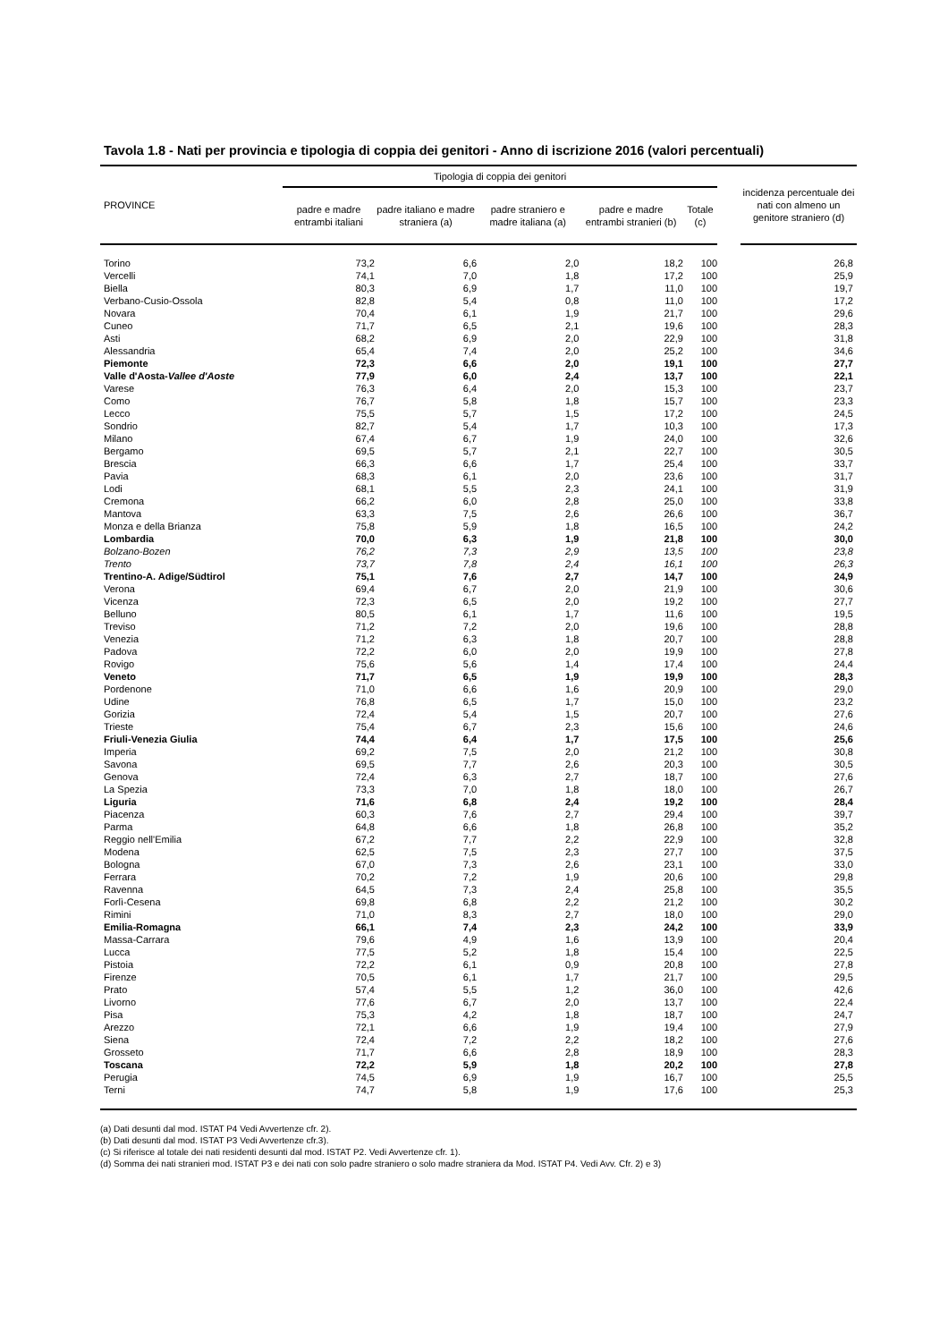Tavola 1.8 - Nati per provincia e tipologia di coppia dei genitori - Anno di iscrizione 2016 (valori percentuali)
| PROVINCE | Tipologia di coppia dei genitori | | | | | | incidenza percentuale dei nati con almeno un genitore straniero (d) |
| --- | --- | --- | --- | --- | --- | --- | --- |
| | padre e madre entrambi italiani | padre italiano e madre straniera (a) | padre straniero e madre italiana (a) | padre e madre entrambi stranieri (b) | Totale (c) | | |
| Torino | 73,2 | 6,6 | 2,0 | 18,2 | 100 | | 26,8 |
| Vercelli | 74,1 | 7,0 | 1,8 | 17,2 | 100 | | 25,9 |
| Biella | 80,3 | 6,9 | 1,7 | 11,0 | 100 | | 19,7 |
| Verbano-Cusio-Ossola | 82,8 | 5,4 | 0,8 | 11,0 | 100 | | 17,2 |
| Novara | 70,4 | 6,1 | 1,9 | 21,7 | 100 | | 29,6 |
| Cuneo | 71,7 | 6,5 | 2,1 | 19,6 | 100 | | 28,3 |
| Asti | 68,2 | 6,9 | 2,0 | 22,9 | 100 | | 31,8 |
| Alessandria | 65,4 | 7,4 | 2,0 | 25,2 | 100 | | 34,6 |
| Piemonte | 72,3 | 6,6 | 2,0 | 19,1 | 100 | | 27,7 |
| Valle d'Aosta- Vallee d'Aoste | 77,9 | 6,0 | 2,4 | 13,7 | 100 | | 22,1 |
| Varese | 76,3 | 6,4 | 2,0 | 15,3 | 100 | | 23,7 |
| Como | 76,7 | 5,8 | 1,8 | 15,7 | 100 | | 23,3 |
| Lecco | 75,5 | 5,7 | 1,5 | 17,2 | 100 | | 24,5 |
| Sondrio | 82,7 | 5,4 | 1,7 | 10,3 | 100 | | 17,3 |
| Milano | 67,4 | 6,7 | 1,9 | 24,0 | 100 | | 32,6 |
| Bergamo | 69,5 | 5,7 | 2,1 | 22,7 | 100 | | 30,5 |
| Brescia | 66,3 | 6,6 | 1,7 | 25,4 | 100 | | 33,7 |
| Pavia | 68,3 | 6,1 | 2,0 | 23,6 | 100 | | 31,7 |
| Lodi | 68,1 | 5,5 | 2,3 | 24,1 | 100 | | 31,9 |
| Cremona | 66,2 | 6,0 | 2,8 | 25,0 | 100 | | 33,8 |
| Mantova | 63,3 | 7,5 | 2,6 | 26,6 | 100 | | 36,7 |
| Monza e della Brianza | 75,8 | 5,9 | 1,8 | 16,5 | 100 | | 24,2 |
| Lombardia | 70,0 | 6,3 | 1,9 | 21,8 | 100 | | 30,0 |
| Bolzano-Bozen | 76,2 | 7,3 | 2,9 | 13,5 | 100 | | 23,8 |
| Trento | 73,7 | 7,8 | 2,4 | 16,1 | 100 | | 26,3 |
| Trentino-A. Adige/Südtirol | 75,1 | 7,6 | 2,7 | 14,7 | 100 | | 24,9 |
| Verona | 69,4 | 6,7 | 2,0 | 21,9 | 100 | | 30,6 |
| Vicenza | 72,3 | 6,5 | 2,0 | 19,2 | 100 | | 27,7 |
| Belluno | 80,5 | 6,1 | 1,7 | 11,6 | 100 | | 19,5 |
| Treviso | 71,2 | 7,2 | 2,0 | 19,6 | 100 | | 28,8 |
| Venezia | 71,2 | 6,3 | 1,8 | 20,7 | 100 | | 28,8 |
| Padova | 72,2 | 6,0 | 2,0 | 19,9 | 100 | | 27,8 |
| Rovigo | 75,6 | 5,6 | 1,4 | 17,4 | 100 | | 24,4 |
| Veneto | 71,7 | 6,5 | 1,9 | 19,9 | 100 | | 28,3 |
| Pordenone | 71,0 | 6,6 | 1,6 | 20,9 | 100 | | 29,0 |
| Udine | 76,8 | 6,5 | 1,7 | 15,0 | 100 | | 23,2 |
| Gorizia | 72,4 | 5,4 | 1,5 | 20,7 | 100 | | 27,6 |
| Trieste | 75,4 | 6,7 | 2,3 | 15,6 | 100 | | 24,6 |
| Friuli-Venezia Giulia | 74,4 | 6,4 | 1,7 | 17,5 | 100 | | 25,6 |
| Imperia | 69,2 | 7,5 | 2,0 | 21,2 | 100 | | 30,8 |
| Savona | 69,5 | 7,7 | 2,6 | 20,3 | 100 | | 30,5 |
| Genova | 72,4 | 6,3 | 2,7 | 18,7 | 100 | | 27,6 |
| La Spezia | 73,3 | 7,0 | 1,8 | 18,0 | 100 | | 26,7 |
| Liguria | 71,6 | 6,8 | 2,4 | 19,2 | 100 | | 28,4 |
| Piacenza | 60,3 | 7,6 | 2,7 | 29,4 | 100 | | 39,7 |
| Parma | 64,8 | 6,6 | 1,8 | 26,8 | 100 | | 35,2 |
| Reggio nell'Emilia | 67,2 | 7,7 | 2,2 | 22,9 | 100 | | 32,8 |
| Modena | 62,5 | 7,5 | 2,3 | 27,7 | 100 | | 37,5 |
| Bologna | 67,0 | 7,3 | 2,6 | 23,1 | 100 | | 33,0 |
| Ferrara | 70,2 | 7,2 | 1,9 | 20,6 | 100 | | 29,8 |
| Ravenna | 64,5 | 7,3 | 2,4 | 25,8 | 100 | | 35,5 |
| Forlì-Cesena | 69,8 | 6,8 | 2,2 | 21,2 | 100 | | 30,2 |
| Rimini | 71,0 | 8,3 | 2,7 | 18,0 | 100 | | 29,0 |
| Emilia-Romagna | 66,1 | 7,4 | 2,3 | 24,2 | 100 | | 33,9 |
| Massa-Carrara | 79,6 | 4,9 | 1,6 | 13,9 | 100 | | 20,4 |
| Lucca | 77,5 | 5,2 | 1,8 | 15,4 | 100 | | 22,5 |
| Pistoia | 72,2 | 6,1 | 0,9 | 20,8 | 100 | | 27,8 |
| Firenze | 70,5 | 6,1 | 1,7 | 21,7 | 100 | | 29,5 |
| Prato | 57,4 | 5,5 | 1,2 | 36,0 | 100 | | 42,6 |
| Livorno | 77,6 | 6,7 | 2,0 | 13,7 | 100 | | 22,4 |
| Pisa | 75,3 | 4,2 | 1,8 | 18,7 | 100 | | 24,7 |
| Arezzo | 72,1 | 6,6 | 1,9 | 19,4 | 100 | | 27,9 |
| Siena | 72,4 | 7,2 | 2,2 | 18,2 | 100 | | 27,6 |
| Grosseto | 71,7 | 6,6 | 2,8 | 18,9 | 100 | | 28,3 |
| Toscana | 72,2 | 5,9 | 1,8 | 20,2 | 100 | | 27,8 |
| Perugia | 74,5 | 6,9 | 1,9 | 16,7 | 100 | | 25,5 |
| Terni | 74,7 | 5,8 | 1,9 | 17,6 | 100 | | 25,3 |
(a) Dati desunti dal mod. ISTAT P4 Vedi Avvertenze cfr. 2).
(b) Dati desunti dal mod. ISTAT P3 Vedi Avvertenze cfr.3).
(c) Si riferisce al totale dei nati residenti desunti dal mod. ISTAT P2. Vedi Avvertenze cfr. 1).
(d) Somma dei nati stranieri mod. ISTAT P3 e dei nati con solo padre straniero o solo madre straniera da Mod. ISTAT P4. Vedi Avv. Cfr. 2) e 3)